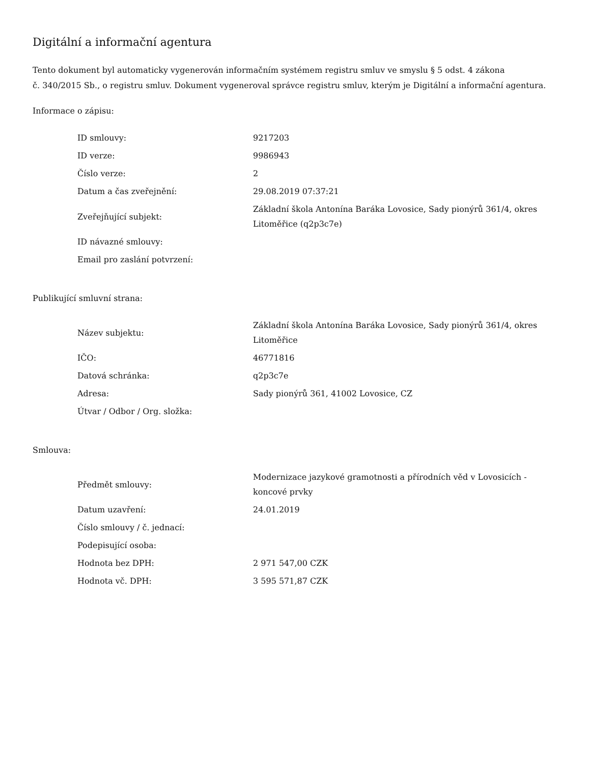Digitální a informační agentura
Tento dokument byl automaticky vygenerován informačním systémem registru smluv ve smyslu § 5 odst. 4 zákona
č. 340/2015 Sb., o registru smluv. Dokument vygeneroval správce registru smluv, kterým je Digitální a informační agentura.
Informace o zápisu:
| ID smlouvy: | 9217203 |
| ID verze: | 9986943 |
| Číslo verze: | 2 |
| Datum a čas zveřejnění: | 29.08.2019 07:37:21 |
| Zveřejňující subjekt: | Základní škola Antonína Baráka Lovosice, Sady pionýrů 361/4, okres Litoměřice (q2p3c7e) |
| ID návazné smlouvy: | |
| Email pro zaslání potvrzení: | |
Publikující smluvní strana:
| Název subjektu: | Základní škola Antonína Baráka Lovosice, Sady pionýrů 361/4, okres Litoměřice |
| IČO: | 46771816 |
| Datová schránka: | q2p3c7e |
| Adresa: | Sady pionýrů 361, 41002 Lovosice, CZ |
| Útvar / Odbor / Org. složka: | |
Smlouva:
| Předmět smlouvy: | Modernizace jazykové gramotnosti a přírodních věd v Lovosicích - koncové prvky |
| Datum uzavření: | 24.01.2019 |
| Číslo smlouvy / č. jednací: | |
| Podepisující osoba: | |
| Hodnota bez DPH: | 2 971 547,00 CZK |
| Hodnota vč. DPH: | 3 595 571,87 CZK |